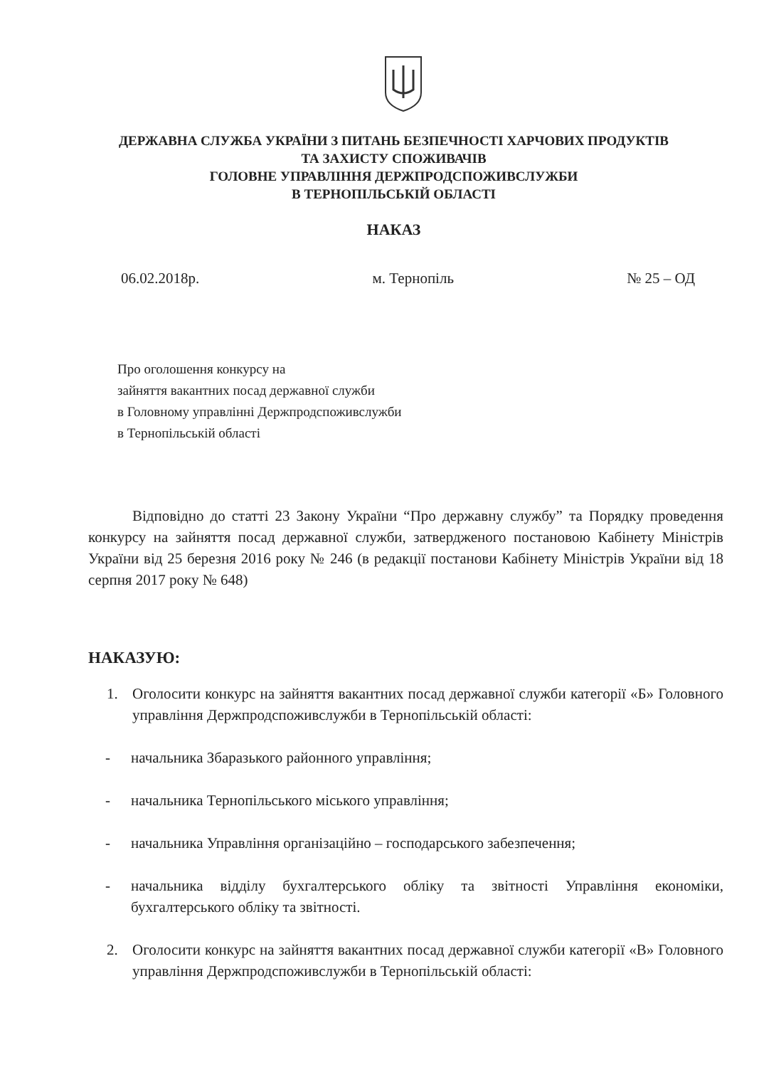ДЕРЖАВНА СЛУЖБА УКРАЇНИ З ПИТАНЬ БЕЗПЕЧНОСТІ ХАРЧОВИХ ПРОДУКТІВ
ТА ЗАХИСТУ СПОЖИВАЧІВ
ГОЛОВНЕ УПРАВЛІННЯ ДЕРЖПРОДСПОЖИВСЛУЖБИ
В ТЕРНОПІЛЬСЬКІЙ ОБЛАСТІ
НАКАЗ
06.02.2018р. м. Тернопіль № 25 – ОД
Про оголошення конкурсу на
зайняття вакантних посад державної служби
в Головному управлінні Держпродспоживслужби
в Тернопільській області
Відповідно до статті 23 Закону України “Про державну службу” та Порядку проведення конкурсу на зайняття посад державної служби, затвердженого постановою Кабінету Міністрів України від 25 березня 2016 року № 246 (в редакції постанови Кабінету Міністрів України від 18 серпня 2017 року № 648)
НАКАЗУЮ:
1. Оголосити конкурс на зайняття вакантних посад державної служби категорії «Б» Головного управління Держпродспоживслужби в Тернопільській області:
- начальника Збаразького районного управління;
- начальника Тернопільського міського управління;
- начальника Управління організаційно – господарського забезпечення;
- начальника відділу бухгалтерського обліку та звітності Управління економіки, бухгалтерського обліку та звітності.
2. Оголосити конкурс на зайняття вакантних посад державної служби категорії «В» Головного управління Держпродспоживслужби в Тернопільській області: